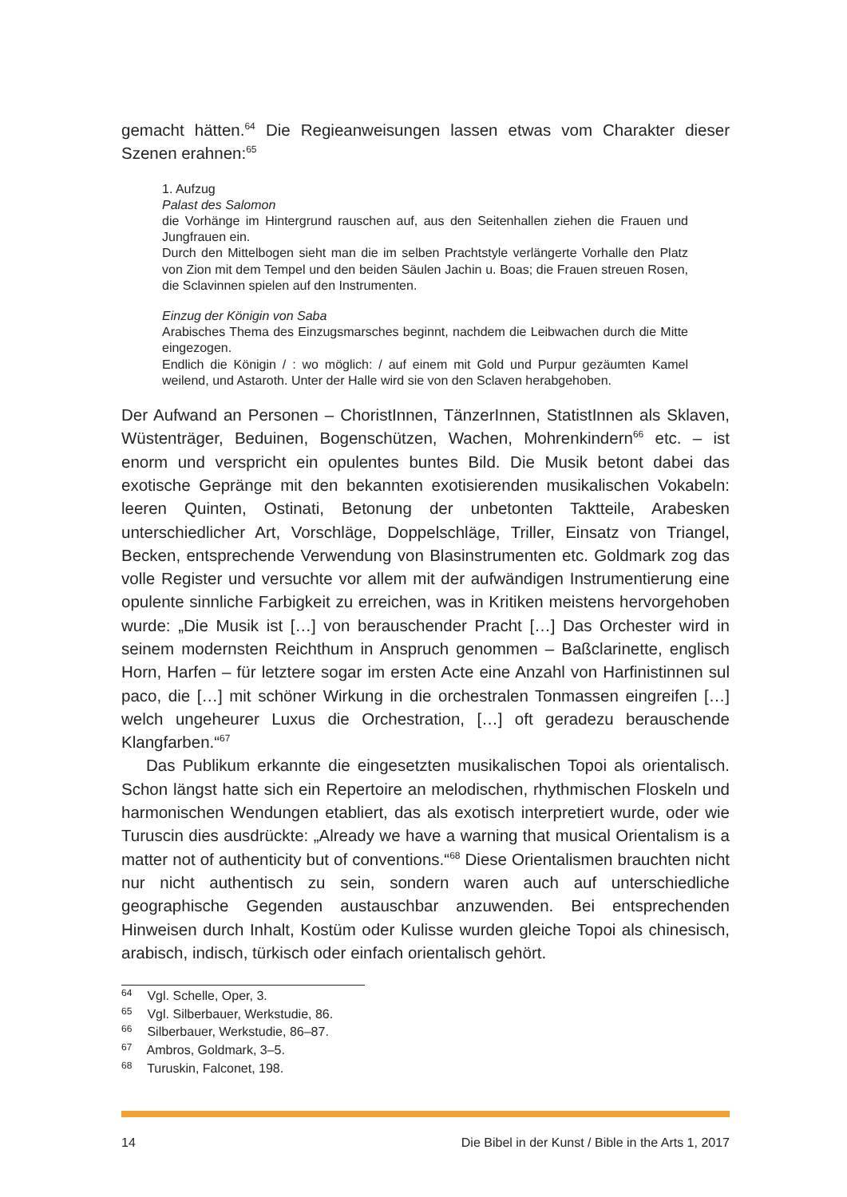gemacht hätten.<sup>64</sup> Die Regieanweisungen lassen etwas vom Charakter dieser Szenen erahnen:<sup>65</sup>
1. Aufzug
Palast des Salomon
die Vorhänge im Hintergrund rauschen auf, aus den Seitenhallen ziehen die Frauen und Jungfrauen ein.
Durch den Mittelbogen sieht man die im selben Prachtstyle verlängerte Vorhalle den Platz von Zion mit dem Tempel und den beiden Säulen Jachin u. Boas; die Frauen streuen Rosen, die Sclavinnen spielen auf den Instrumenten.
Einzug der Königin von Saba
Arabisches Thema des Einzugsmarsches beginnt, nachdem die Leibwachen durch die Mitte eingezogen.
Endlich die Königin / : wo möglich: / auf einem mit Gold und Purpur gezäumten Kamel weilend, und Astaroth. Unter der Halle wird sie von den Sclaven herabgehoben.
Der Aufwand an Personen – ChoristInnen, TänzerInnen, StatistInnen als Sklaven, Wüstenträger, Beduinen, Bogenschützen, Wachen, Mohrenkindern<sup>66</sup> etc. – ist enorm und verspricht ein opulentes buntes Bild. Die Musik betont dabei das exotische Gepränge mit den bekannten exotisierenden musikalischen Vokabeln: leeren Quinten, Ostinati, Betonung der unbetonten Taktteile, Arabesken unterschiedlicher Art, Vorschläge, Doppelschläge, Triller, Einsatz von Triangel, Becken, entsprechende Verwendung von Blasinstrumenten etc. Goldmark zog das volle Register und versuchte vor allem mit der aufwändigen Instrumentierung eine opulente sinnliche Farbigkeit zu erreichen, was in Kritiken meistens hervorgehoben wurde: „Die Musik ist […] von berauschender Pracht […] Das Orchester wird in seinem modernsten Reichthum in Anspruch genommen – Baßclarinette, englisch Horn, Harfen – für letztere sogar im ersten Acte eine Anzahl von Harfinistinnen sul paco, die […] mit schöner Wirkung in die orchestralen Tonmassen eingreifen […] welch ungeheurer Luxus die Orchestration, […] oft geradezu berauschende Klangfarben.“<sup>67</sup>
Das Publikum erkannte die eingesetzten musikalischen Topoi als orientalisch. Schon längst hatte sich ein Repertoire an melodischen, rhythmischen Floskeln und harmonischen Wendungen etabliert, das als exotisch interpretiert wurde, oder wie Turuscin dies ausdrückte: „Already we have a warning that musical Orientalism is a matter not of authenticity but of conventions.“<sup>68</sup> Diese Orientalismen brauchten nicht nur nicht authentisch zu sein, sondern waren auch auf unterschiedliche geographische Gegenden austauschbar anzuwenden. Bei entsprechenden Hinweisen durch Inhalt, Kostüm oder Kulisse wurden gleiche Topoi als chinesisch, arabisch, indisch, türkisch oder einfach orientalisch gehört.
<sup>64</sup> Vgl. Schelle, Oper, 3.
<sup>65</sup> Vgl. Silberbauer, Werkstudie, 86.
<sup>66</sup> Silberbauer, Werkstudie, 86–87.
<sup>67</sup> Ambros, Goldmark, 3–5.
<sup>68</sup> Turuskin, Falconet, 198.
14 Die Bibel in der Kunst / Bible in the Arts 1, 2017